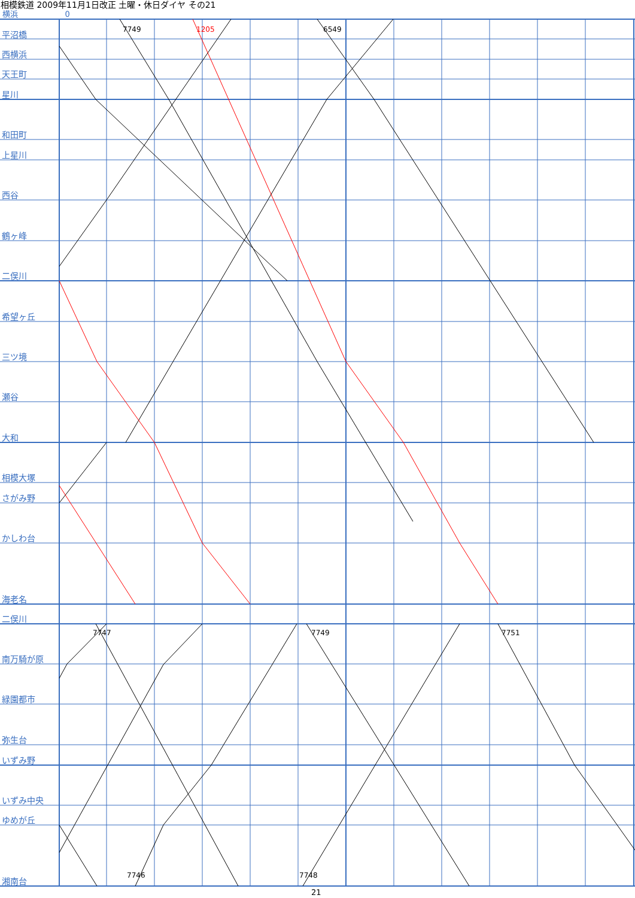相模鉄道 2009年11月1日改正 土曜・休日ダイヤ その21
横浜 0
平沼橋
西横浜
天王町
星川
和田町
上星川
西谷
鶴ヶ峰
二俣川
希望ヶ丘
三ツ境
瀬谷
大和
相模大塚
さがみ野
かしわ台
海老名
二俣川
南万騎が原
緑園都市
弥生台
いずみ野
いずみ中央
ゆめが丘
湘南台
7749 1205 6549
7747 7749 7751
7746 7748
21